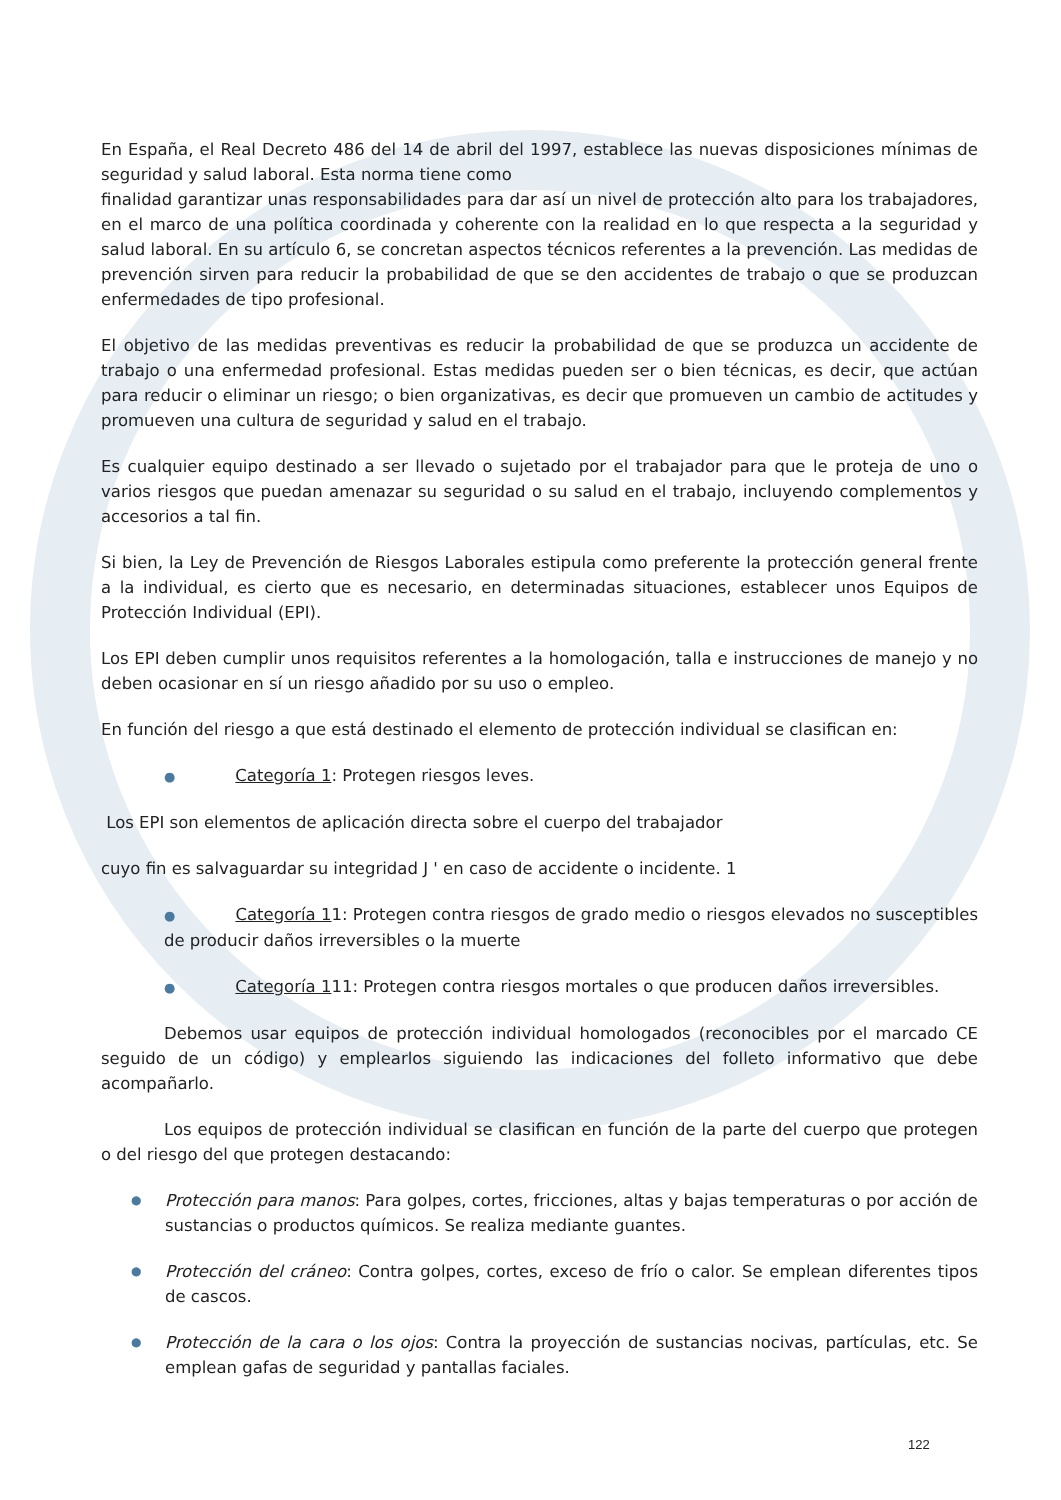En España, el Real Decreto 486 del 14 de abril del 1997, establece las nuevas disposiciones mínimas de seguridad y salud laboral. Esta norma tiene como
finalidad garantizar unas responsabilidades para dar así un nivel de protección alto para los trabajadores, en el marco de una política coordinada y coherente con la realidad en lo que respecta a la seguridad y salud laboral. En su artículo 6, se concretan aspectos técnicos referentes a la prevención. Las medidas de prevención sirven para reducir la probabilidad de que se den accidentes de trabajo o que se produzcan enfermedades de tipo profesional.
El objetivo de las medidas preventivas es reducir la probabilidad de que se produzca un accidente de trabajo o una enfermedad profesional. Estas medidas pueden ser o bien técnicas, es decir, que actúan para reducir o eliminar un riesgo; o bien organizativas, es decir que promueven un cambio de actitudes y promueven una cultura de seguridad y salud en el trabajo.
Es cualquier equipo destinado a ser llevado o sujetado por el trabajador para que le proteja de uno o varios riesgos que puedan amenazar su seguridad o su salud en el trabajo, incluyendo complementos y accesorios a tal fin.
Si bien, la Ley de Prevención de Riesgos Laborales estipula como preferente la protección general frente a la individual, es cierto que es necesario, en determinadas situaciones, establecer unos Equipos de Protección Individual (EPI).
Los EPI deben cumplir unos requisitos referentes a la homologación, talla e instrucciones de manejo y no deben ocasionar en sí un riesgo añadido por su uso o empleo.
En función del riesgo a que está destinado el elemento de protección individual se clasifican en:
● Categoría 1: Protegen riesgos leves.
Los EPI son elementos de aplicación directa sobre el cuerpo del trabajador
cuyo fin es salvaguardar su integridad J ' en caso de accidente o incidente. 1
● Categoría 11: Protegen contra riesgos de grado medio o riesgos elevados no susceptibles de producir daños irreversibles o la muerte
● Categoría 111: Protegen contra riesgos mortales o que producen daños irreversibles.
Debemos usar equipos de protección individual homologados (reconocibles por el marcado CE seguido de un código) y emplearlos siguiendo las indicaciones del folleto informativo que debe acompañarlo.
Los equipos de protección individual se clasifican en función de la parte del cuerpo que protegen o del riesgo del que protegen destacando:
● Protección para manos: Para golpes, cortes, fricciones, altas y bajas temperaturas o por acción de sustancias o productos químicos. Se realiza mediante guantes.
● Protección del cráneo: Contra golpes, cortes, exceso de frío o calor. Se emplean diferentes tipos de cascos.
● Protección de la cara o los ojos: Contra la proyección de sustancias nocivas, partículas, etc. Se emplean gafas de seguridad y pantallas faciales.
122